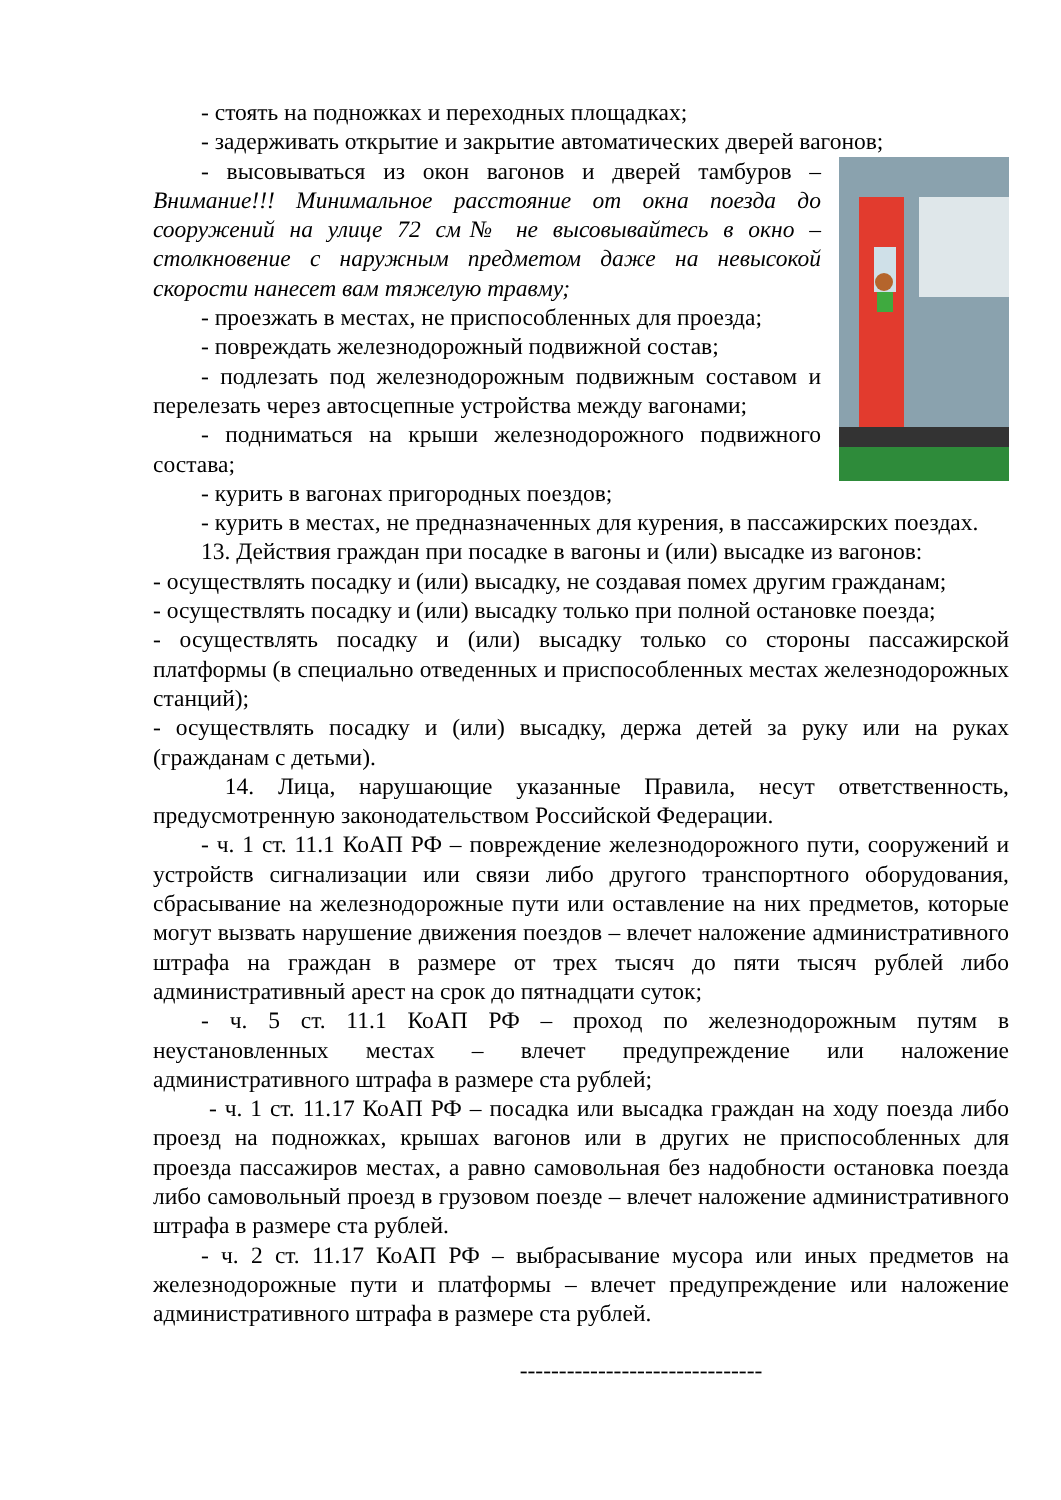- стоять на подножках и переходных площадках;
- задерживать открытие и закрытие автоматических дверей вагонов;
- высовываться из окон вагонов и дверей тамбуров – Внимание!!! Минимальное расстояние от окна поезда до сооружений на улице 72 см№ не высовывайтесь в окно – столкновение с наружным предметом даже на невысокой скорости нанесет вам тяжелую травму;
- проезжать в местах, не приспособленных для проезда;
- повреждать железнодорожный подвижной состав;
- подлезать под железнодорожным подвижным составом и перелезать через автосцепные устройства между вагонами;
- подниматься на крыши железнодорожного подвижного состава;
- курить в вагонах пригородных поездов;
- курить в местах, не предназначенных для курения, в пассажирских поездах.
13. Действия граждан при посадке в вагоны и (или) высадке из вагонов:
- осуществлять посадку и (или) высадку, не создавая помех другим гражданам;
- осуществлять посадку и (или) высадку только при полной остановке поезда;
- осуществлять посадку и (или) высадку только со стороны пассажирской платформы (в специально отведенных и приспособленных местах железнодорожных станций);
- осуществлять посадку и (или) высадку, держа детей за руку или на руках (гражданам с детьми).
14. Лица, нарушающие указанные Правила, несут ответственность, предусмотренную законодательством Российской Федерации.
- ч. 1 ст. 11.1 КоАП РФ – повреждение железнодорожного пути, сооружений и устройств сигнализации или связи либо другого транспортного оборудования, сбрасывание на железнодорожные пути или оставление на них предметов, которые могут вызвать нарушение движения поездов – влечет наложение административного штрафа на граждан в размере от трех тысяч до пяти тысяч рублей либо административный арест на срок до пятнадцати суток;
- ч. 5 ст. 11.1 КоАП РФ – проход по железнодорожным путям в неустановленных местах – влечет предупреждение или наложение административного штрафа в размере ста рублей;
- ч. 1 ст. 11.17 КоАП РФ – посадка или высадка граждан на ходу поезда либо проезд на подножках, крышах вагонов или в других не приспособленных для проезда пассажиров местах, а равно самовольная без надобности остановка поезда либо самовольный проезд в грузовом поезде – влечет наложение административного штрафа в размере ста рублей.
- ч. 2 ст. 11.17 КоАП РФ – выбрасывание мусора или иных предметов на железнодорожные пути и платформы – влечет предупреждение или наложение административного штрафа в размере ста рублей.
-------------------------------